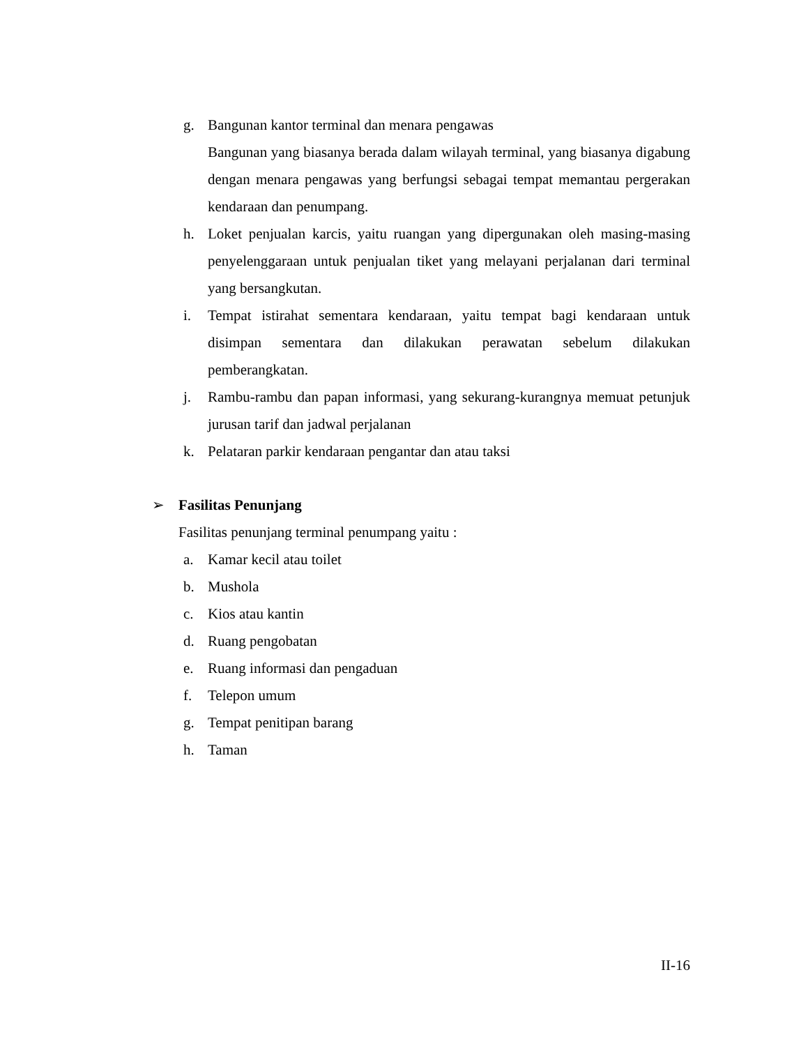g. Bangunan kantor terminal dan menara pengawas
Bangunan yang biasanya berada dalam wilayah terminal, yang biasanya digabung dengan menara pengawas yang berfungsi sebagai tempat memantau pergerakan kendaraan dan penumpang.
h. Loket penjualan karcis, yaitu ruangan yang dipergunakan oleh masing-masing penyelenggaraan untuk penjualan tiket yang melayani perjalanan dari terminal yang bersangkutan.
i. Tempat istirahat sementara kendaraan, yaitu tempat bagi kendaraan untuk disimpan sementara dan dilakukan perawatan sebelum dilakukan pemberangkatan.
j. Rambu-rambu dan papan informasi, yang sekurang-kurangnya memuat petunjuk jurusan tarif dan jadwal perjalanan
k. Pelataran parkir kendaraan pengantar dan atau taksi
➢ Fasilitas Penunjang
Fasilitas penunjang terminal penumpang yaitu :
a. Kamar kecil atau toilet
b. Mushola
c. Kios atau kantin
d. Ruang pengobatan
e. Ruang informasi dan pengaduan
f. Telepon umum
g. Tempat penitipan barang
h. Taman
II-16